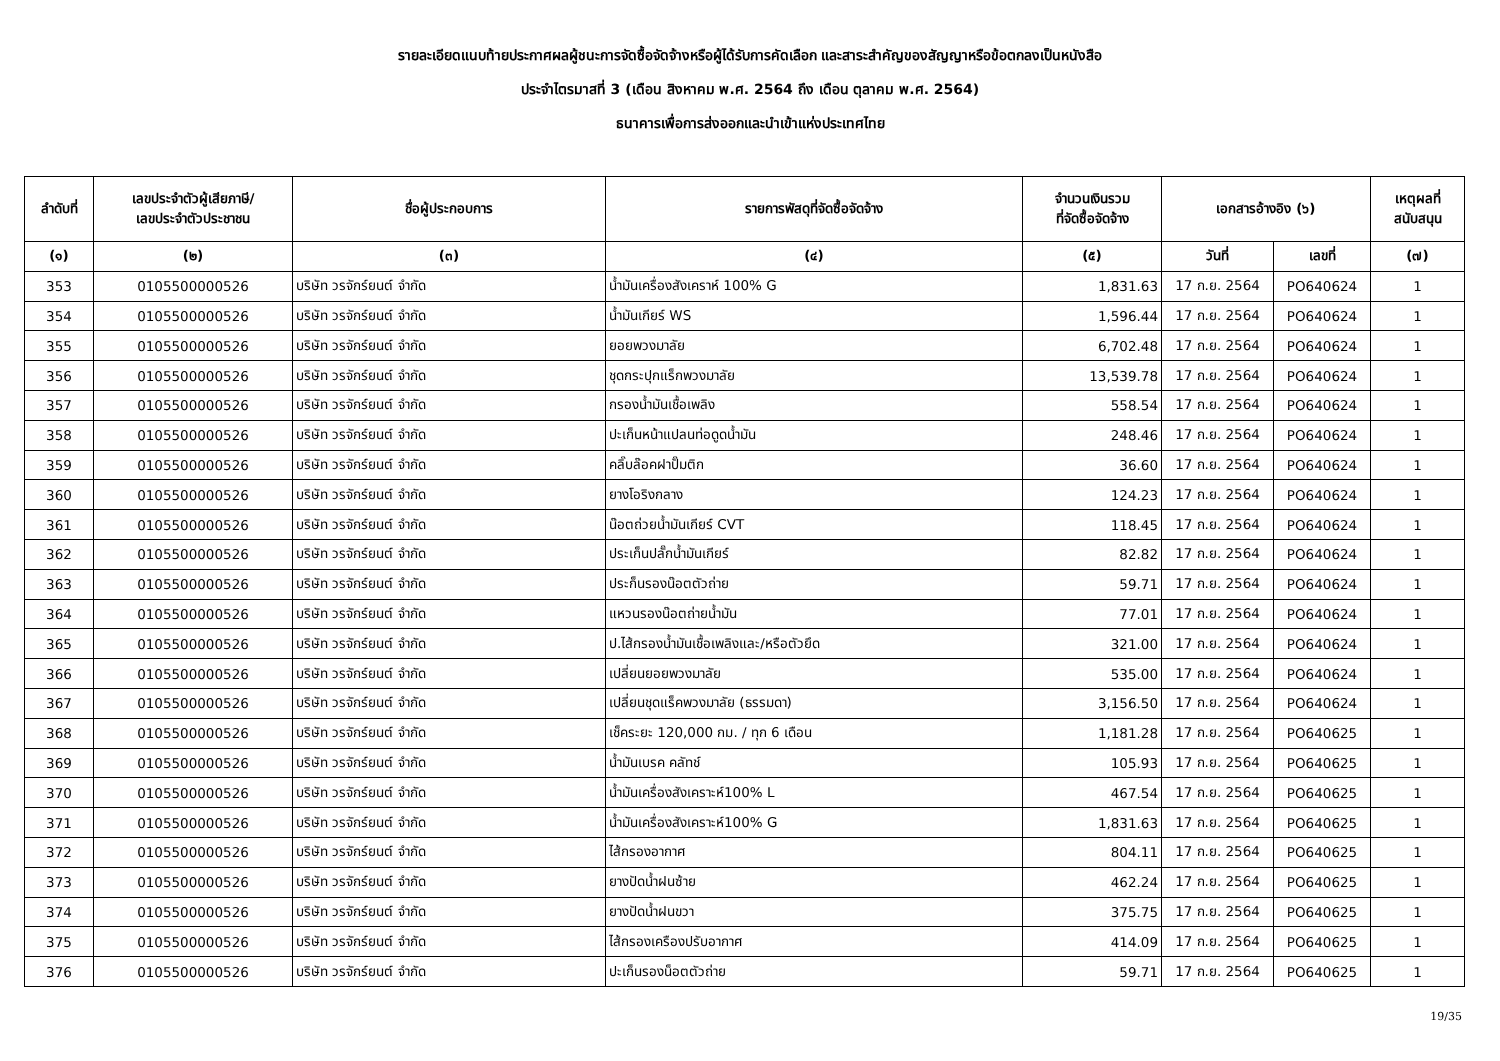รายละเอียดแนบท้ายประกาศผลผู้ชนะการจัดซื้อจัดจ้างหรือผู้ได้รับการคัดเลือก และสาระสำคัญของสัญญาหรือข้อตกลงเป็นหนังสือ
ประจำไตรมาสที่ 3 (เดือน สิงหาคม พ.ศ. 2564 ถึง เดือน ตุลาคม พ.ศ. 2564)
ธนาคารเพื่อการส่งออกและนำเข้าแห่งประเทศไทย
| ลำดับที่ | เลขประจำตัวผู้เสียภาษี/ เลขประจำตัวประชาชน | ชื่อผู้ประกอบการ | รายการพัสดุที่จัดซื้อจัดจ้าง | จำนวนเงินรวม ที่จัดซื้อจัดจ้าง | เอกสารอ้างอิง (๖) | | เหตุผลที่ สนับสนุน |
| --- | --- | --- | --- | --- | --- | --- | --- |
| (๑) | (๒) | (๓) | (๔) | (๕) | วันที่ | เลขที่ | (๗) |
| 353 | 0105500000526 | บริษัท วรจักร์ยนต์ จำกัด | น้ำมันเครื่องสังเคราห์ 100% G | 1,831.63 | 17 ก.ย. 2564 | PO640624 | 1 |
| 354 | 0105500000526 | บริษัท วรจักร์ยนต์ จำกัด | น้ำมันเกียร์ WS | 1,596.44 | 17 ก.ย. 2564 | PO640624 | 1 |
| 355 | 0105500000526 | บริษัท วรจักร์ยนต์ จำกัด | ยอยพวงมาลัย | 6,702.48 | 17 ก.ย. 2564 | PO640624 | 1 |
| 356 | 0105500000526 | บริษัท วรจักร์ยนต์ จำกัด | ชุดกระปุกแร็กพวงมาลัย | 13,539.78 | 17 ก.ย. 2564 | PO640624 | 1 |
| 357 | 0105500000526 | บริษัท วรจักร์ยนต์ จำกัด | กรองน้ำมันเชื้อเพลิง | 558.54 | 17 ก.ย. 2564 | PO640624 | 1 |
| 358 | 0105500000526 | บริษัท วรจักร์ยนต์ จำกัด | ปะเก็นหน้าแปลนท่อดูดน้ำมัน | 248.46 | 17 ก.ย. 2564 | PO640624 | 1 |
| 359 | 0105500000526 | บริษัท วรจักร์ยนต์ จำกัด | คลิ๊บล๊อคฝาปั๊มติก | 36.60 | 17 ก.ย. 2564 | PO640624 | 1 |
| 360 | 0105500000526 | บริษัท วรจักร์ยนต์ จำกัด | ยางโอริงกลาง | 124.23 | 17 ก.ย. 2564 | PO640624 | 1 |
| 361 | 0105500000526 | บริษัท วรจักร์ยนต์ จำกัด | น๊อตถ่วยน้ำมันเกียร์ CVT | 118.45 | 17 ก.ย. 2564 | PO640624 | 1 |
| 362 | 0105500000526 | บริษัท วรจักร์ยนต์ จำกัด | ประเก็นปลั๊กน้ำมันเกียร์ | 82.82 | 17 ก.ย. 2564 | PO640624 | 1 |
| 363 | 0105500000526 | บริษัท วรจักร์ยนต์ จำกัด | ประก็นรองน๊อตตัวถ่าย | 59.71 | 17 ก.ย. 2564 | PO640624 | 1 |
| 364 | 0105500000526 | บริษัท วรจักร์ยนต์ จำกัด | แหวนรองน๊อตถ่ายน้ำมัน | 77.01 | 17 ก.ย. 2564 | PO640624 | 1 |
| 365 | 0105500000526 | บริษัท วรจักร์ยนต์ จำกัด | ป.ไส้กรองน้ำมันเชื้อเพลิงและ/หรือตัวยึด | 321.00 | 17 ก.ย. 2564 | PO640624 | 1 |
| 366 | 0105500000526 | บริษัท วรจักร์ยนต์ จำกัด | เปลี่ยนยอยพวงมาลัย | 535.00 | 17 ก.ย. 2564 | PO640624 | 1 |
| 367 | 0105500000526 | บริษัท วรจักร์ยนต์ จำกัด | เปลี่ยนชุดแร็คพวงมาลัย (ธรรมดา) | 3,156.50 | 17 ก.ย. 2564 | PO640624 | 1 |
| 368 | 0105500000526 | บริษัท วรจักร์ยนต์ จำกัด | เช็คระยะ 120,000 กม. / ทุก 6 เดือน | 1,181.28 | 17 ก.ย. 2564 | PO640625 | 1 |
| 369 | 0105500000526 | บริษัท วรจักร์ยนต์ จำกัด | น้ำมันเบรค คลัทช์ | 105.93 | 17 ก.ย. 2564 | PO640625 | 1 |
| 370 | 0105500000526 | บริษัท วรจักร์ยนต์ จำกัด | น้ำมันเครื่องสังเคราะห์100% L | 467.54 | 17 ก.ย. 2564 | PO640625 | 1 |
| 371 | 0105500000526 | บริษัท วรจักร์ยนต์ จำกัด | น้ำมันเครื่องสังเคราะห์100% G | 1,831.63 | 17 ก.ย. 2564 | PO640625 | 1 |
| 372 | 0105500000526 | บริษัท วรจักร์ยนต์ จำกัด | ไส้กรองอากาศ | 804.11 | 17 ก.ย. 2564 | PO640625 | 1 |
| 373 | 0105500000526 | บริษัท วรจักร์ยนต์ จำกัด | ยางปัดน้ำฝนซ้าย | 462.24 | 17 ก.ย. 2564 | PO640625 | 1 |
| 374 | 0105500000526 | บริษัท วรจักร์ยนต์ จำกัด | ยางปัดน้ำฝนขวา | 375.75 | 17 ก.ย. 2564 | PO640625 | 1 |
| 375 | 0105500000526 | บริษัท วรจักร์ยนต์ จำกัด | ไส้กรองเครืองปรับอากาศ | 414.09 | 17 ก.ย. 2564 | PO640625 | 1 |
| 376 | 0105500000526 | บริษัท วรจักร์ยนต์ จำกัด | ปะเก็นรองน็อตตัวถ่าย | 59.71 | 17 ก.ย. 2564 | PO640625 | 1 |
19/35